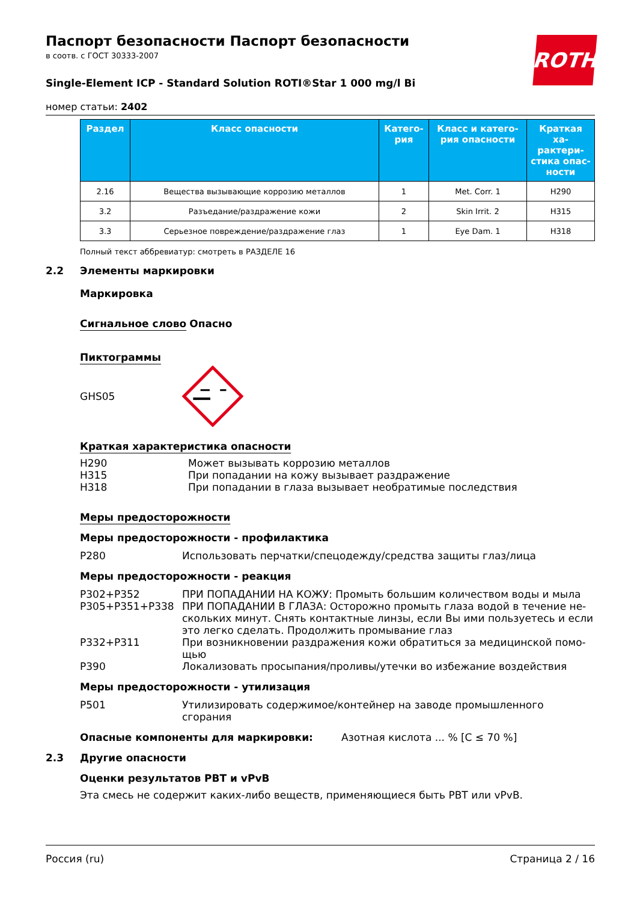Паспорт безопасности Паспорт безопасности
в соотв. с ГОСТ 30333-2007
ROTH
Single-Element ICP - Standard Solution ROTI®Star 1 000 mg/l Bi
номер статьи: 2402
| Раздел | Класс опасности | Катего-рия | Класс и катего-рия опасности | Краткая ха-рактери-стика опас-ности |
| --- | --- | --- | --- | --- |
| 2.16 | Вещества вызывающие коррозию металлов | 1 | Met. Corr. 1 | H290 |
| 3.2 | Разъедание/раздражение кожи | 2 | Skin Irrit. 2 | H315 |
| 3.3 | Серьезное повреждение/раздражение глаз | 1 | Eye Dam. 1 | H318 |
Полный текст аббревиатур: смотреть в РАЗДЕЛЕ 16
2.2 Элементы маркировки
Маркировка
Сигнальное слово Опасно
Пиктограммы
GHS05
Краткая характеристика опасности
H290 Может вызывать коррозию металлов
H315 При попадании на кожу вызывает раздражение
H318 При попадании в глаза вызывает необратимые последствия
Меры предосторожности
Меры предосторожности - профилактика
P280 Использовать перчатки/спецодежду/средства защиты глаз/лица
Меры предосторожности - реакция
P302+P352 ПРИ ПОПАДАНИИ НА КОЖУ: Промыть большим количеством воды и мыла
P305+P351+P338 ПРИ ПОПАДАНИИ В ГЛАЗА: Осторожно промыть глаза водой в течение не-скольких минут. Снять контактные линзы, если Вы ими пользуетесь и если это легко сделать. Продолжить промывание глаз
P332+P311 При возникновении раздражения кожи обратиться за медицинской помо-щью
P390 Локализовать просыпания/проливы/утечки во избежание воздействия
Меры предосторожности - утилизация
P501 Утилизировать содержимое/контейнер на заводе промышленного сгорания
Опасные компоненты для маркировки: Азотная кислота ... % [C ≤ 70 %]
2.3 Другие опасности
Оценки результатов PBT и vPvB
Эта смесь не содержит каких-либо веществ, применяющиеся быть PBT или vPvB.
Россия (ru) Страница 2 / 16